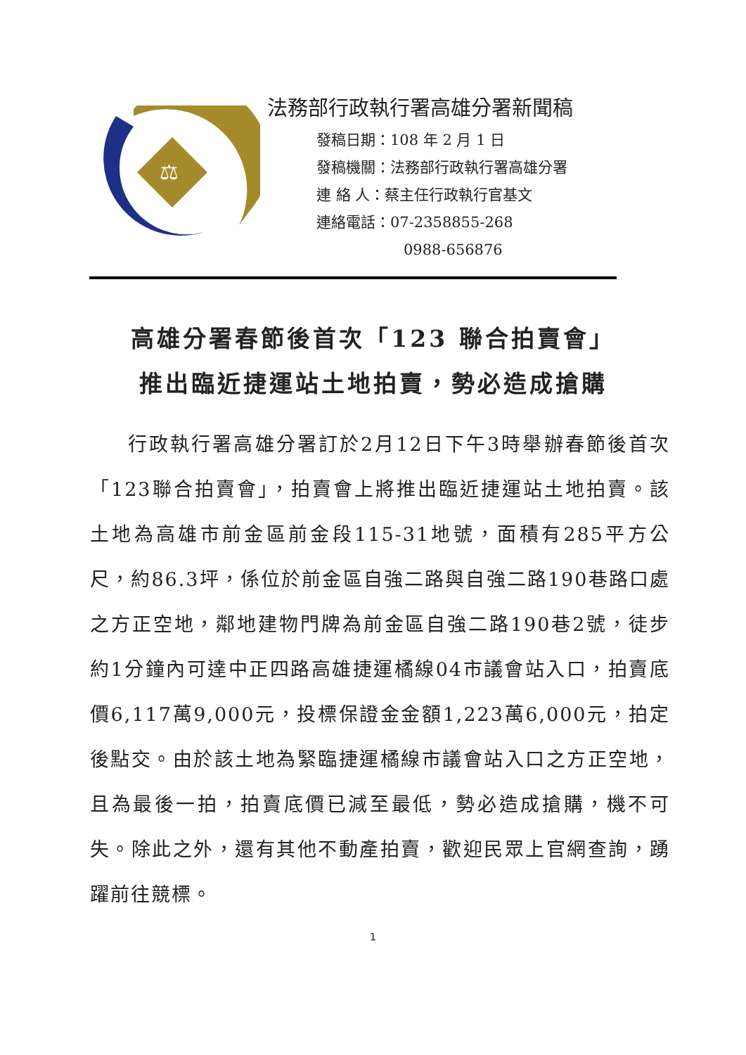⚖
法務部行政執行署高雄分署新聞稿
發稿日期：108 年 2 月 1 日
發稿機關：法務部行政執行署高雄分署
連 絡 人：蔡主任行政執行官基文
連絡電話：07-2358855-268
0988-656876
高雄分署春節後首次「123 聯合拍賣會」
推出臨近捷運站土地拍賣，勢必造成搶購
行政執行署高雄分署訂於2月12日下午3時舉辦春節後首次「123聯合拍賣會」，拍賣會上將推出臨近捷運站土地拍賣。該土地為高雄市前金區前金段115-31地號，面積有285平方公尺，約86.3坪，係位於前金區自強二路與自強二路190巷路口處之方正空地，鄰地建物門牌為前金區自強二路190巷2號，徒步約1分鐘內可達中正四路高雄捷運橘線04市議會站入口，拍賣底價6,117萬9,000元，投標保證金金額1,223萬6,000元，拍定後點交。由於該土地為緊臨捷運橘線市議會站入口之方正空地，且為最後一拍，拍賣底價已減至最低，勢必造成搶購，機不可失。除此之外，還有其他不動產拍賣，歡迎民眾上官網查詢，踴躍前往競標。
1